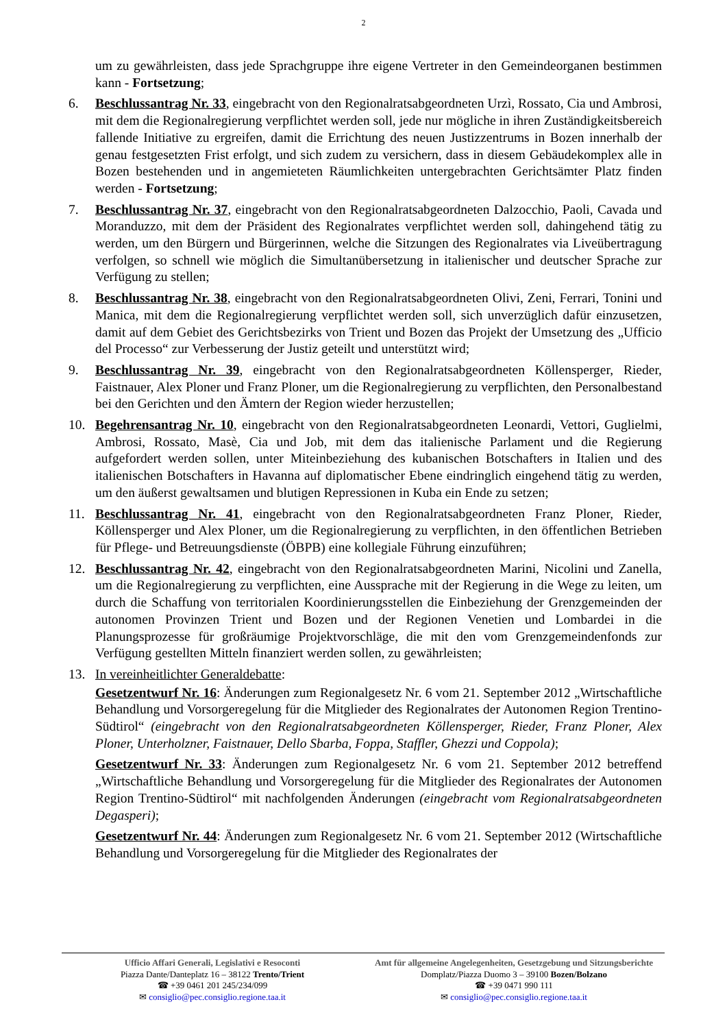2
um zu gewährleisten, dass jede Sprachgruppe ihre eigene Vertreter in den Gemeindeorganen bestimmen kann - Fortsetzung;
6. Beschlussantrag Nr. 33, eingebracht von den Regionalratsabgeordneten Urzì, Rossato, Cia und Ambrosi, mit dem die Regionalregierung verpflichtet werden soll, jede nur mögliche in ihren Zuständigkeitsbereich fallende Initiative zu ergreifen, damit die Errichtung des neuen Justizzentrums in Bozen innerhalb der genau festgesetzten Frist erfolgt, und sich zudem zu versichern, dass in diesem Gebäudekomplex alle in Bozen bestehenden und in angemieteten Räumlichkeiten untergebrachten Gerichtsämter Platz finden werden - Fortsetzung;
7. Beschlussantrag Nr. 37, eingebracht von den Regionalratsabgeordneten Dalzocchio, Paoli, Cavada und Moranduzzo, mit dem der Präsident des Regionalrates verpflichtet werden soll, dahingehend tätig zu werden, um den Bürgern und Bürgerinnen, welche die Sitzungen des Regionalrates via Liveübertragung verfolgen, so schnell wie möglich die Simultanübersetzung in italienischer und deutscher Sprache zur Verfügung zu stellen;
8. Beschlussantrag Nr. 38, eingebracht von den Regionalratsabgeordneten Olivi, Zeni, Ferrari, Tonini und Manica, mit dem die Regionalregierung verpflichtet werden soll, sich unverzüglich dafür einzusetzen, damit auf dem Gebiet des Gerichtsbezirks von Trient und Bozen das Projekt der Umsetzung des „Ufficio del Processo“ zur Verbesserung der Justiz geteilt und unterstützt wird;
9. Beschlussantrag Nr. 39, eingebracht von den Regionalratsabgeordneten Köllensperger, Rieder, Faistnauer, Alex Ploner und Franz Ploner, um die Regionalregierung zu verpflichten, den Personalbestand bei den Gerichten und den Ämtern der Region wieder herzustellen;
10. Begehrensantrag Nr. 10, eingebracht von den Regionalratsabgeordneten Leonardi, Vettori, Guglielmi, Ambrosi, Rossato, Masè, Cia und Job, mit dem das italienische Parlament und die Regierung aufgefordert werden sollen, unter Miteinbeziehung des kubanischen Botschafters in Italien und des italienischen Botschafters in Havanna auf diplomatischer Ebene eindringlich eingehend tätig zu werden, um den äußerst gewaltsamen und blutigen Repressionen in Kuba ein Ende zu setzen;
11. Beschlussantrag Nr. 41, eingebracht von den Regionalratsabgeordneten Franz Ploner, Rieder, Köllensperger und Alex Ploner, um die Regionalregierung zu verpflichten, in den öffentlichen Betrieben für Pflege- und Betreuungsdienste (ÖBPB) eine kollegiale Führung einzuführen;
12. Beschlussantrag Nr. 42, eingebracht von den Regionalratsabgeordneten Marini, Nicolini und Zanella, um die Regionalregierung zu verpflichten, eine Aussprache mit der Regierung in die Wege zu leiten, um durch die Schaffung von territorialen Koordinierungsstellen die Einbeziehung der Grenzgemeinden der autonomen Provinzen Trient und Bozen und der Regionen Venetien und Lombardei in die Planungsprozesse für großräumige Projektvorschläge, die mit den vom Grenzgemeindenfonds zur Verfügung gestellten Mitteln finanziert werden sollen, zu gewährleisten;
13. In vereinheitlichter Generaldebatte:
Gesetzentwurf Nr. 16: Änderungen zum Regionalgesetz Nr. 6 vom 21. September 2012 „Wirtschaftliche Behandlung und Vorsorgeregelung für die Mitglieder des Regionalrates der Autonomen Region Trentino-Südtirol“ (eingebracht von den Regionalratsabgeordneten Köllensperger, Rieder, Franz Ploner, Alex Ploner, Unterholzner, Faistnauer, Dello Sbarba, Foppa, Staffler, Ghezzi und Coppola);
Gesetzentwurf Nr. 33: Änderungen zum Regionalgesetz Nr. 6 vom 21. September 2012 betreffend „Wirtschaftliche Behandlung und Vorsorgeregelung für die Mitglieder des Regionalrates der Autonomen Region Trentino-Südtirol“ mit nachfolgenden Änderungen (eingebracht vom Regionalratsabgeordneten Degasperi);
Gesetzentwurf Nr. 44: Änderungen zum Regionalgesetz Nr. 6 vom 21. September 2012 (Wirtschaftliche Behandlung und Vorsorgeregelung für die Mitglieder des Regionalrates der
Ufficio Affari Generali, Legislativi e Resoconti
Piazza Dante/Danteplatz 16 – 38122 Trento/Trient
☎ +39 0461 201 245/234/099
✉ consiglio@pec.consiglio.regione.taa.it
Amt für allgemeine Angelegenheiten, Gesetzgebung und Sitzungsberichte
Domplatz/Piazza Duomo 3 – 39100 Bozen/Bolzano
☎ +39 0471 990 111
✉ consiglio@pec.consiglio.regione.taa.it